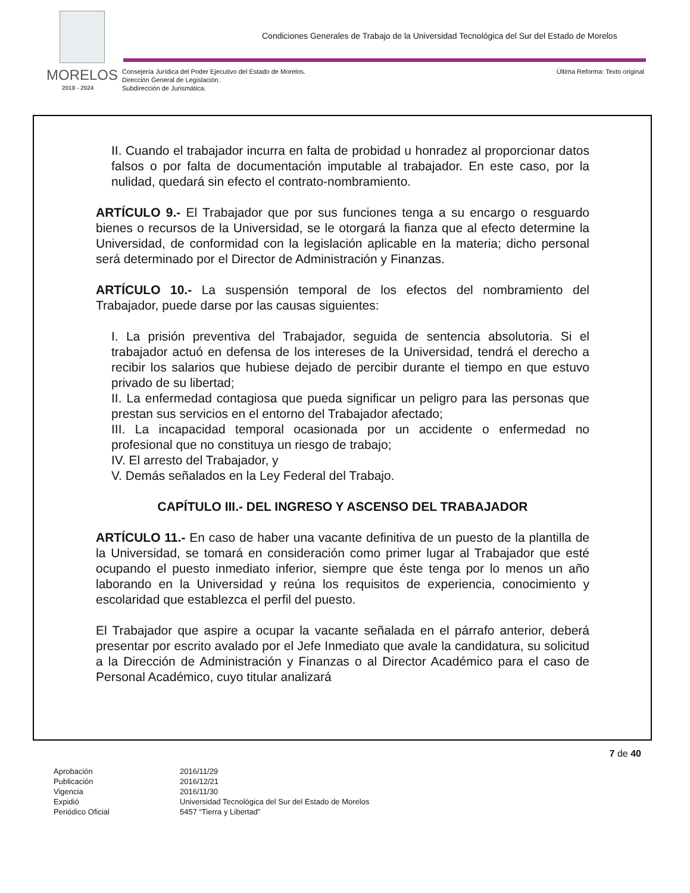Condiciones Generales de Trabajo de la Universidad Tecnológica del Sur del Estado de Morelos
MORELOS
2018 - 2024
Consejería Jurídica del Poder Ejecutivo del Estado de Morelos.
Dirección General de Legislación.
Subdirección de Jurismática.
Última Reforma: Texto original
II. Cuando el trabajador incurra en falta de probidad u honradez al proporcionar datos falsos o por falta de documentación imputable al trabajador. En este caso, por la nulidad, quedará sin efecto el contrato-nombramiento.
ARTÍCULO 9.- El Trabajador que por sus funciones tenga a su encargo o resguardo bienes o recursos de la Universidad, se le otorgará la fianza que al efecto determine la Universidad, de conformidad con la legislación aplicable en la materia; dicho personal será determinado por el Director de Administración y Finanzas.
ARTÍCULO 10.- La suspensión temporal de los efectos del nombramiento del Trabajador, puede darse por las causas siguientes:
I. La prisión preventiva del Trabajador, seguida de sentencia absolutoria. Si el trabajador actuó en defensa de los intereses de la Universidad, tendrá el derecho a recibir los salarios que hubiese dejado de percibir durante el tiempo en que estuvo privado de su libertad;
II. La enfermedad contagiosa que pueda significar un peligro para las personas que prestan sus servicios en el entorno del Trabajador afectado;
III. La incapacidad temporal ocasionada por un accidente o enfermedad no profesional que no constituya un riesgo de trabajo;
IV. El arresto del Trabajador, y
V. Demás señalados en la Ley Federal del Trabajo.
CAPÍTULO III.- DEL INGRESO Y ASCENSO DEL TRABAJADOR
ARTÍCULO 11.- En caso de haber una vacante definitiva de un puesto de la plantilla de la Universidad, se tomará en consideración como primer lugar al Trabajador que esté ocupando el puesto inmediato inferior, siempre que éste tenga por lo menos un año laborando en la Universidad y reúna los requisitos de experiencia, conocimiento y escolaridad que establezca el perfil del puesto.
El Trabajador que aspire a ocupar la vacante señalada en el párrafo anterior, deberá presentar por escrito avalado por el Jefe Inmediato que avale la candidatura, su solicitud a la Dirección de Administración y Finanzas o al Director Académico para el caso de Personal Académico, cuyo titular analizará
7 de 40
| Aprobación | 2016/11/29 |
| Publicación | 2016/12/21 |
| Vigencia | 2016/11/30 |
| Expidió | Universidad Tecnológica del Sur del Estado de Morelos |
| Periódico Oficial | 5457 “Tierra y Libertad” |